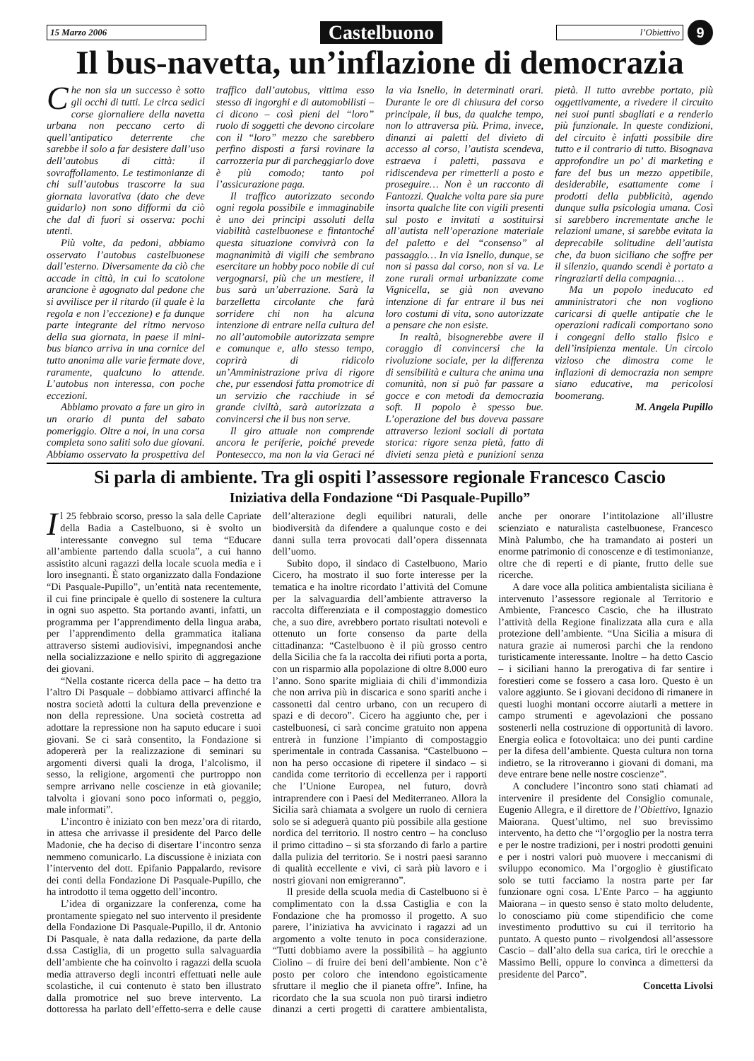15 Marzo 2006
Castelbuono
l’Obiettivo 9
Il bus-navetta, un’inflazione di democrazia
Che non sia un successo è sotto gli occhi di tutti. Le circa sedici corse giornaliere della navetta urbana non peccano certo di quell’antipatico deterrente che sarebbe il solo a far desistere dall’uso dell’autobus di città: il sovraffollamento. Le testimonianze di chi sull’autobus trascorre la sua giornata lavorativa (dato che deve guidarlo) non sono difformi da ciò che dal di fuori si osserva: pochi utenti.
Più volte, da pedoni, abbiamo osservato l’autobus castelbuonese dall’esterno. Diversamente da ciò che accade in città, in cui lo scatolone arancione è agognato dal pedone che si avvilisce per il ritardo (il quale è la regola e non l’eccezione) e fa dunque parte integrante del ritmo nervoso della sua giornata, in paese il mini-bus bianco arriva in una cornice del tutto anonima alle varie fermate dove, raramente, qualcuno lo attende. L’autobus non interessa, con poche eccezioni.
Abbiamo provato a fare un giro in un orario di punta del sabato pomeriggio. Oltre a noi, in una corsa completa sono saliti solo due giovani. Abbiamo osservato la prospettiva del traffico dall’autobus, vittima esso stesso di ingorghi e di automobilisti – ci dicono – così pieni del “loro” ruolo di soggetti che devono circolare con il “loro” mezzo che sarebbero perfino disposti a farsi rovinare la carrozzeria pur di parcheggiarlo dove è più comodo; tanto poi l’assicurazione paga.
Il traffico autorizzato secondo ogni regola possibile e immaginabile è uno dei principi assoluti della viabilità castelbuonese e fintantoché questa situazione convivrà con la magnanimità di vigili che sembrano esercitare un hobby poco nobile di cui vergognarsi, più che un mestiere, il bus sarà un’aberrazione. Sarà la barzelletta circolante che farà sorridere chi non ha alcuna intenzione di entrare nella cultura del no all’automobile autorizzata sempre e comunque e, allo stesso tempo, coprirà di ridicolo un’Amministrazione priva di rigore che, pur essendosi fatta promotrice di un servizio che racchiude in sé grande civiltà, sarà autorizzata a convincersi che il bus non serve.
Il giro attuale non comprende ancora le periferie, poiché prevede Pontesecco, ma non la via Geraci né la via Isnello, in determinati orari. Durante le ore di chiusura del corso principale, il bus, da qualche tempo, non lo attraversa più. Prima, invece, dinanzi ai paletti del divieto di accesso al corso, l’autista scendeva, estraeva i paletti, passava e ridiscendeva per rimetterli a posto e proseguire… Non è un racconto di Fantozzi. Qualche volta pare sia pure insorta qualche lite con vigili presenti sul posto e invitati a sostituirsi all’autista nell’operazione materiale del paletto e del “consenso” al passaggio… In via Isnello, dunque, se non si passa dal corso, non si va. Le zone rurali ormai urbanizzate come Vignicella, se già non avevano intenzione di far entrare il bus nei loro costumi di vita, sono autorizzate a pensare che non esiste.
In realtà, bisognerebbe avere il coraggio di convincersi che la rivoluzione sociale, per la differenza di sensibilità e cultura che anima una comunità, non si può far passare a gocce e con metodi da democrazia soft. Il popolo è spesso bue. L’operazione del bus doveva passare attraverso lezioni sociali di portata storica: rigore senza pietà, fatto di divieti senza pietà e punizioni senza pietà. Il tutto avrebbe portato, più oggettivamente, a rivedere il circuito nei suoi punti sbagliati e a renderlo più funzionale. In queste condizioni, del circuito è infatti possibile dire tutto e il contrario di tutto. Bisognava approfondire un po’ di marketing e fare del bus un mezzo appetibile, desiderabile, esattamente come i prodotti della pubblicità, agendo dunque sulla psicologia umana. Così si sarebbero incrementate anche le relazioni umane, si sarebbe evitata la deprecabile solitudine dell’autista che, da buon siciliano che soffre per il silenzio, quando scendi è portato a ringraziarti della compagnia…
Ma un popolo ineducato ed amministratori che non vogliono caricarsi di quelle antipatie che le operazioni radicali comportano sono i congegni dello stallo fisico e dell’insipienza mentale. Un circolo vizioso che dimostra come le inflazioni di democrazia non sempre siano educative, ma pericolosi boomerang.
M. Angela Pupillo
Si parla di ambiente. Tra gli ospiti l’assessore regionale Francesco Cascio
Iniziativa della Fondazione “Di Pasquale-Pupillo”
Il 25 febbraio scorso, presso la sala delle Capriate della Badia a Castelbuono, si è svolto un interessante convegno sul tema “Educare all’ambiente partendo dalla scuola”, a cui hanno assistito alcuni ragazzi della locale scuola media e i loro insegnanti. È stato organizzato dalla Fondazione “Di Pasquale-Pupillo”, un’entità nata recentemente, il cui fine principale è quello di sostenere la cultura in ogni suo aspetto. Sta portando avanti, infatti, un programma per l’apprendimento della lingua araba, per l’apprendimento della grammatica italiana attraverso sistemi audiovisivi, impegnandosi anche nella socializzazione e nello spirito di aggregazione dei giovani.
“Nella costante ricerca della pace – ha detto tra l’altro Di Pasquale – dobbiamo attivarci affinché la nostra società adotti la cultura della prevenzione e non della repressione. Una società costretta ad adottare la repressione non ha saputo educare i suoi giovani. Se ci sarà consentito, la Fondazione si adopererà per la realizzazione di seminari su argomenti diversi quali la droga, l’alcolismo, il sesso, la religione, argomenti che purtroppo non sempre arrivano nelle coscienze in età giovanile; talvolta i giovani sono poco informati o, peggio, male informati”.
L’incontro è iniziato con ben mezz’ora di ritardo, in attesa che arrivasse il presidente del Parco delle Madonie, che ha deciso di disertare l’incontro senza nemmeno comunicarlo. La discussione è iniziata con l’intervento del dott. Epifanio Pappalardo, revisore dei conti della Fondazione Di Pasquale-Pupillo, che ha introdotto il tema oggetto dell’incontro.
L’idea di organizzare la conferenza, come ha prontamente spiegato nel suo intervento il presidente della Fondazione Di Pasquale-Pupillo, il dr. Antonio Di Pasquale, è nata dalla redazione, da parte della d.ssa Castiglia, di un progetto sulla salvaguardia dell’ambiente che ha coinvolto i ragazzi della scuola media attraverso degli incontri effettuati nelle aule scolastiche, il cui contenuto è stato ben illustrato dalla promotrice nel suo breve intervento. La dottoressa ha parlato dell’effetto-serra e delle cause dell’alterazione degli equilibri naturali, delle biodiversità da difendere a qualunque costo e dei danni sulla terra provocati dall’opera dissennata dell’uomo.
Subito dopo, il sindaco di Castelbuono, Mario Cicero, ha mostrato il suo forte interesse per la tematica e ha inoltre ricordato l’attività del Comune per la salvaguardia dell’ambiente attraverso la raccolta differenziata e il compostaggio domestico che, a suo dire, avrebbero portato risultati notevoli e ottenuto un forte consenso da parte della cittadinanza: “Castelbuono è il più grosso centro della Sicilia che fa la raccolta dei rifiuti porta a porta, con un risparmio alla popolazione di oltre 8.000 euro l’anno. Sono sparite migliaia di chili d’immondizia che non arriva più in discarica e sono spariti anche i cassonetti dal centro urbano, con un recupero di spazi e di decoro”. Cicero ha aggiunto che, per i castelbuonesi, ci sarà concime gratuito non appena entrerà in funzione l’impianto di compostaggio sperimentale in contrada Cassanisa. “Castelbuono – non ha perso occasione di ripetere il sindaco – si candida come territorio di eccellenza per i rapporti che l’Unione Europea, nel futuro, dovrà intraprendere con i Paesi del Mediterraneo. Allora la Sicilia sarà chiamata a svolgere un ruolo di cerniera solo se si adeguerà quanto più possibile alla gestione nordica del territorio. Il nostro centro – ha concluso il primo cittadino – si sta sforzando di farlo a partire dalla pulizia del territorio. Se i nostri paesi saranno di qualità eccellente e vivi, ci sarà più lavoro e i nostri giovani non emigreranno”.
Il preside della scuola media di Castelbuono si è complimentato con la d.ssa Castiglia e con la Fondazione che ha promosso il progetto. A suo parere, l’iniziativa ha avvicinato i ragazzi ad un argomento a volte tenuto in poca considerazione. “Tutti dobbiamo avere la possibilità – ha aggiunto Ciolino – di fruire dei beni dell’ambiente. Non c’è posto per coloro che intendono egoisticamente sfruttare il meglio che il pianeta offre”. Infine, ha ricordato che la sua scuola non può tirarsi indietro dinanzi a certi progetti di carattere ambientalista, anche per onorare l’intitolazione all’illustre scienziato e naturalista castelbuonese, Francesco Minà Palumbo, che ha tramandato ai posteri un enorme patrimonio di conoscenze e di testimonianze, oltre che di reperti e di piante, frutto delle sue ricerche.
A dare voce alla politica ambientalista siciliana è intervenuto l’assessore regionale al Territorio e Ambiente, Francesco Cascio, che ha illustrato l’attività della Regione finalizzata alla cura e alla protezione dell’ambiente. “Una Sicilia a misura di natura grazie ai numerosi parchi che la rendono turisticamente interessante. Inoltre – ha detto Cascio – i siciliani hanno la prerogativa di far sentire i forestieri come se fossero a casa loro. Questo è un valore aggiunto. Se i giovani decidono di rimanere in questi luoghi montani occorre aiutarli a mettere in campo strumenti e agevolazioni che possano sostenerli nella costruzione di opportunità di lavoro. Energia eolica e fotovoltaica: uno dei punti cardine per la difesa dell’ambiente. Questa cultura non torna indietro, se la ritroveranno i giovani di domani, ma deve entrare bene nelle nostre coscienze”.
A concludere l’incontro sono stati chiamati ad intervenire il presidente del Consiglio comunale, Eugenio Allegra, e il direttore de l’Obiettivo, Ignazio Maiorana. Quest’ultimo, nel suo brevissimo intervento, ha detto che “l’orgoglio per la nostra terra e per le nostre tradizioni, per i nostri prodotti genuini e per i nostri valori può muovere i meccanismi di sviluppo economico. Ma l’orgoglio è giustificato solo se tutti facciamo la nostra parte per far funzionare ogni cosa. L’Ente Parco – ha aggiunto Maiorana – in questo senso è stato molto deludente, lo conosciamo più come stipendificio che come investimento produttivo su cui il territorio ha puntato. A questo punto – rivolgendosi all’assessore Cascio – dall’alto della sua carica, tiri le orecchie a Massimo Belli, oppure lo convinca a dimettersi da presidente del Parco”.
Concetta Livolsi